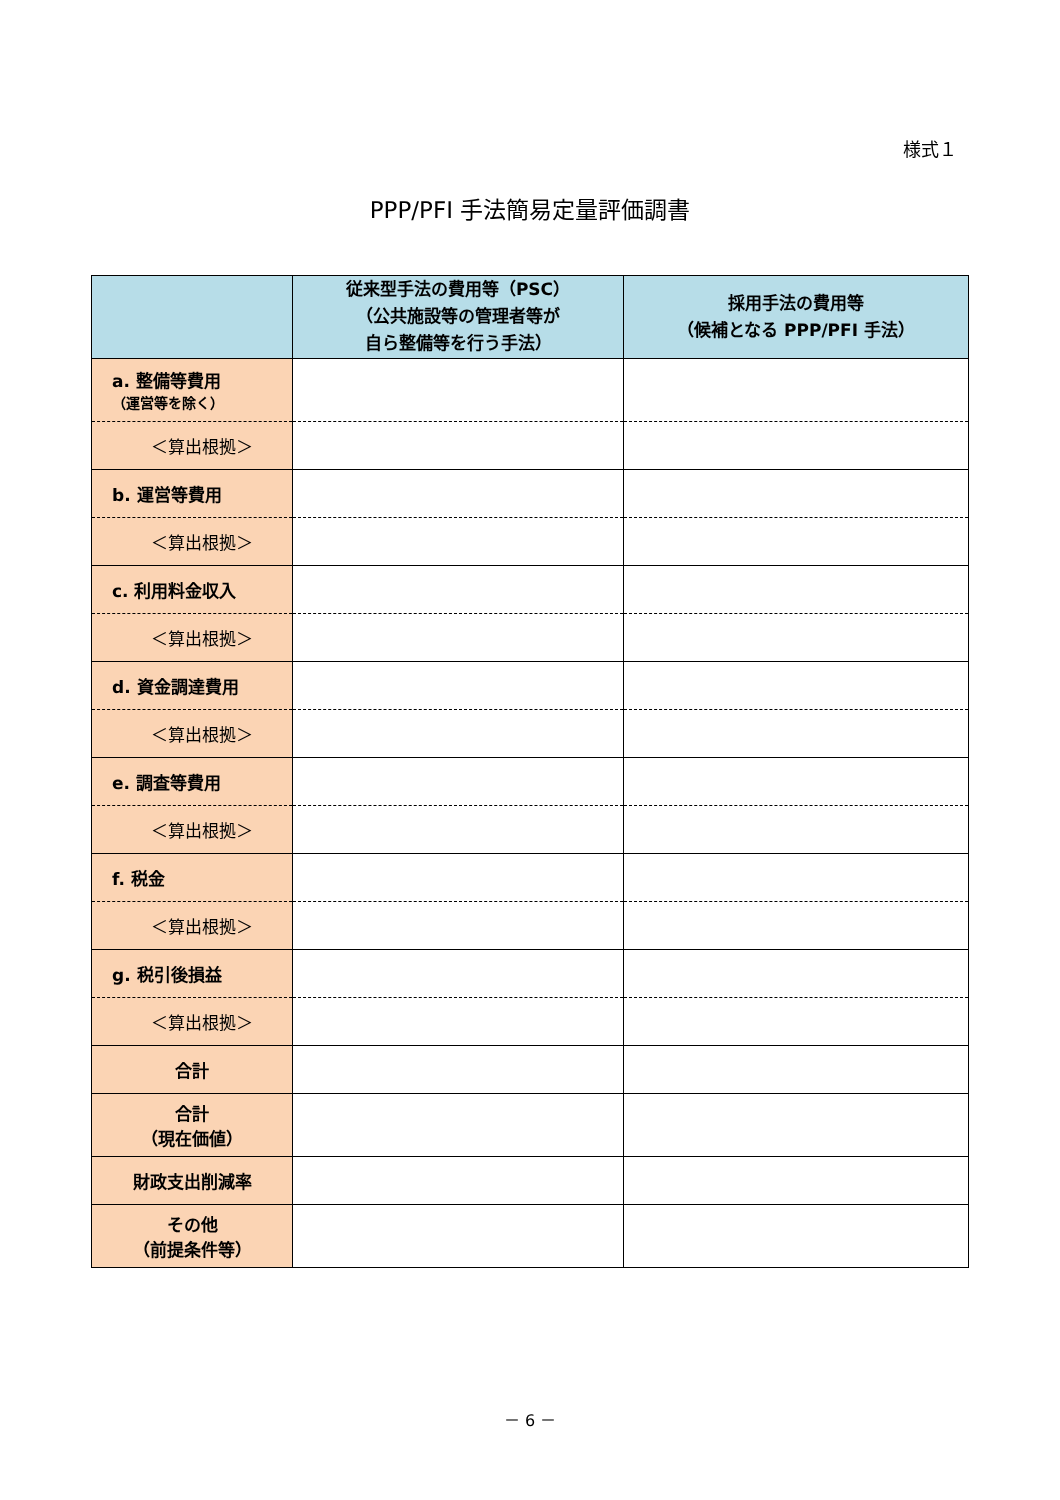様式１
PPP/PFI 手法簡易定量評価調書
| | 従来型手法の費用等（PSC） （公共施設等の管理者等が 自ら整備等を行う手法） | 採用手法の費用等 （候補となる PPP/PFI 手法） |
| --- | --- | --- |
| a. 整備等費用 （運営等を除く） | | |
| ＜算出根拠＞ | | |
| b. 運営等費用 | | |
| ＜算出根拠＞ | | |
| c. 利用料金収入 | | |
| ＜算出根拠＞ | | |
| d. 資金調達費用 | | |
| ＜算出根拠＞ | | |
| e. 調査等費用 | | |
| ＜算出根拠＞ | | |
| f. 税金 | | |
| ＜算出根拠＞ | | |
| g. 税引後損益 | | |
| ＜算出根拠＞ | | |
| 合計 | | |
| 合計 （現在価値） | | |
| 財政支出削減率 | | |
| その他 （前提条件等） | | |
－ 6 －